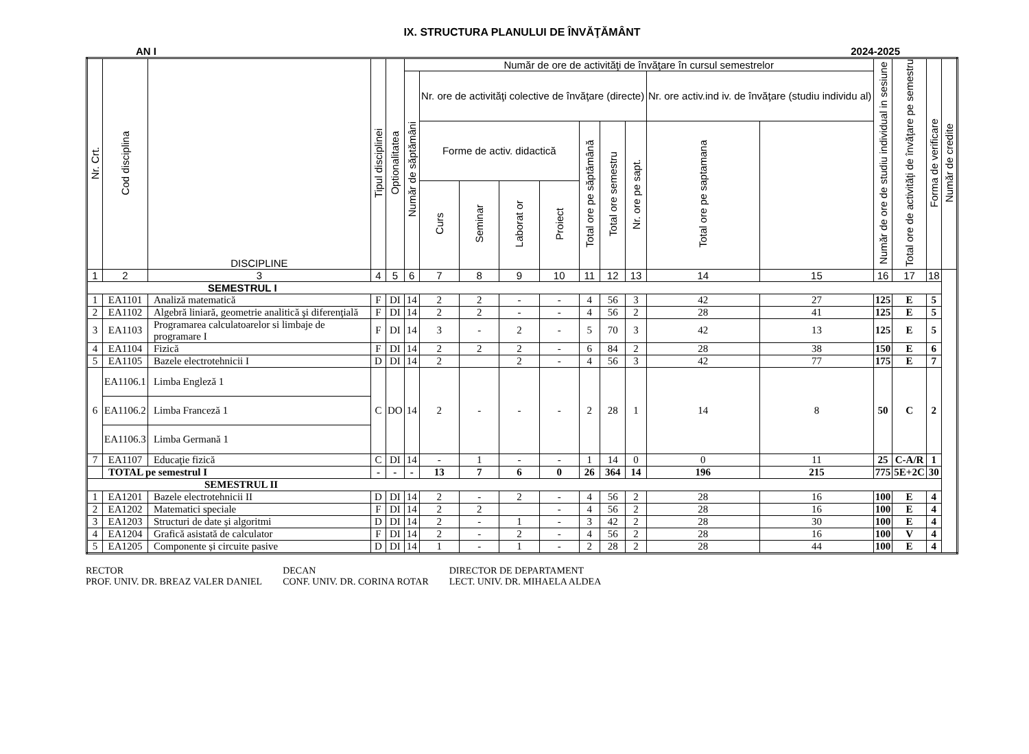IX. STRUCTURA PLANULUI DE ÎNVĂŢĂMÂNT
AN I 2024-2025
| Nr. Crt. | Cod disciplina | DISCIPLINE | Tipul disciplinei | Optionalitatea | Număr de ore de activităţi de învăţare în cursul semestrelor | | | | | | | | | | Număr de ore de studiu individual in sesiune | Total ore de activităţi de învăţare pe semestru | Forma de verificare | Număr de credite |
| --- | --- | --- | --- | --- | --- | --- | --- | --- | --- | --- | --- | --- | --- | --- | --- | --- | --- | --- |
| | | | | | Număr de săptămâni | Nr. ore de activităţi colective de învăţare (directe) | | | | | | | Nr. ore activ.ind iv. de învăţare (studiu individu al) | | | | | |
| | | | | | | Forme de activ. didactică | | | | Total ore pe săptămână | Total ore semestru | Nr. ore pe sapt. | Total ore pe saptamana | | | | | |
| | | | | | | Curs | Seminar | Laborat or | Proiect | | | | | | | | | |
| 1 | 2 | 3 | 4 | 5 | 6 | 7 | 8 | 9 | 10 | 11 | 12 | 13 | 14 | 15 | 16 | 17 | 18 | |
| SEMESTRUL I | | | | | | | | | | | | | | | | | | |
| 1 | EA1101 | Analiză matematică | F | DI | 14 | 2 | 2 | - | - | 4 | 56 | 3 | 42 | 27 | 125 | E | 5 | |
| 2 | EA1102 | Algebră liniară, geometrie analitică şi diferenţială | F | DI | 14 | 2 | 2 | - | - | 4 | 56 | 2 | 28 | 41 | 125 | E | 5 | |
| 3 | EA1103 | Programarea calculatoarelor si limbaje de programare I | F | DI | 14 | 3 | - | 2 | - | 5 | 70 | 3 | 42 | 13 | 125 | E | 5 | |
| 4 | EA1104 | Fizică | F | DI | 14 | 2 | 2 | 2 | - | 6 | 84 | 2 | 28 | 38 | 150 | E | 6 | |
| 5 | EA1105 | Bazele electrotehnicii I | D | DI | 14 | 2 | | 2 | - | 4 | 56 | 3 | 42 | 77 | 175 | E | 7 | |
| 6 | EA1106.1 | Limba Engleză 1 | C | DO | 14 | 2 | - | - | - | 2 | 28 | 1 | 14 | 8 | 50 | C | 2 | |
| | EA1106.2 | Limba Franceză 1 | | | | | | | | | | | | | | | | |
| | EA1106.3 | Limba Germană 1 | | | | | | | | | | | | | | | | |
| 7 | EA1107 | Educaţie fizică | C | DI | 14 | - | 1 | - | - | 1 | 14 | 0 | 0 | 11 | 25 | C-A/R | 1 | |
| | TOTAL pe semestrul I | | - | - | - | 13 | 7 | 6 | 0 | 26 | 364 | 14 | 196 | 215 | 775 | 5E+2C | 30 | |
| SEMESTRUL II | | | | | | | | | | | | | | | | | | |
| 1 | EA1201 | Bazele electrotehnicii II | D | DI | 14 | 2 | - | 2 | - | 4 | 56 | 2 | 28 | 16 | 100 | E | 4 | |
| 2 | EA1202 | Matematici speciale | F | DI | 14 | 2 | 2 | | - | 4 | 56 | 2 | 28 | 16 | 100 | E | 4 | |
| 3 | EA1203 | Structuri de date și algoritmi | D | DI | 14 | 2 | - | 1 | - | 3 | 42 | 2 | 28 | 30 | 100 | E | 4 | |
| 4 | EA1204 | Grafică asistată de calculator | F | DI | 14 | 2 | - | 2 | - | 4 | 56 | 2 | 28 | 16 | 100 | V | 4 | |
| 5 | EA1205 | Componente și circuite pasive | D | DI | 14 | 1 | - | 1 | - | 2 | 28 | 2 | 28 | 44 | 100 | E | 4 | |
RECTOR
PROF. UNIV. DR. BREAZ VALER DANIEL
DECAN
CONF. UNIV. DR. CORINA ROTAR
DIRECTOR DE DEPARTAMENT
LECT. UNIV. DR. MIHAELA ALDEA